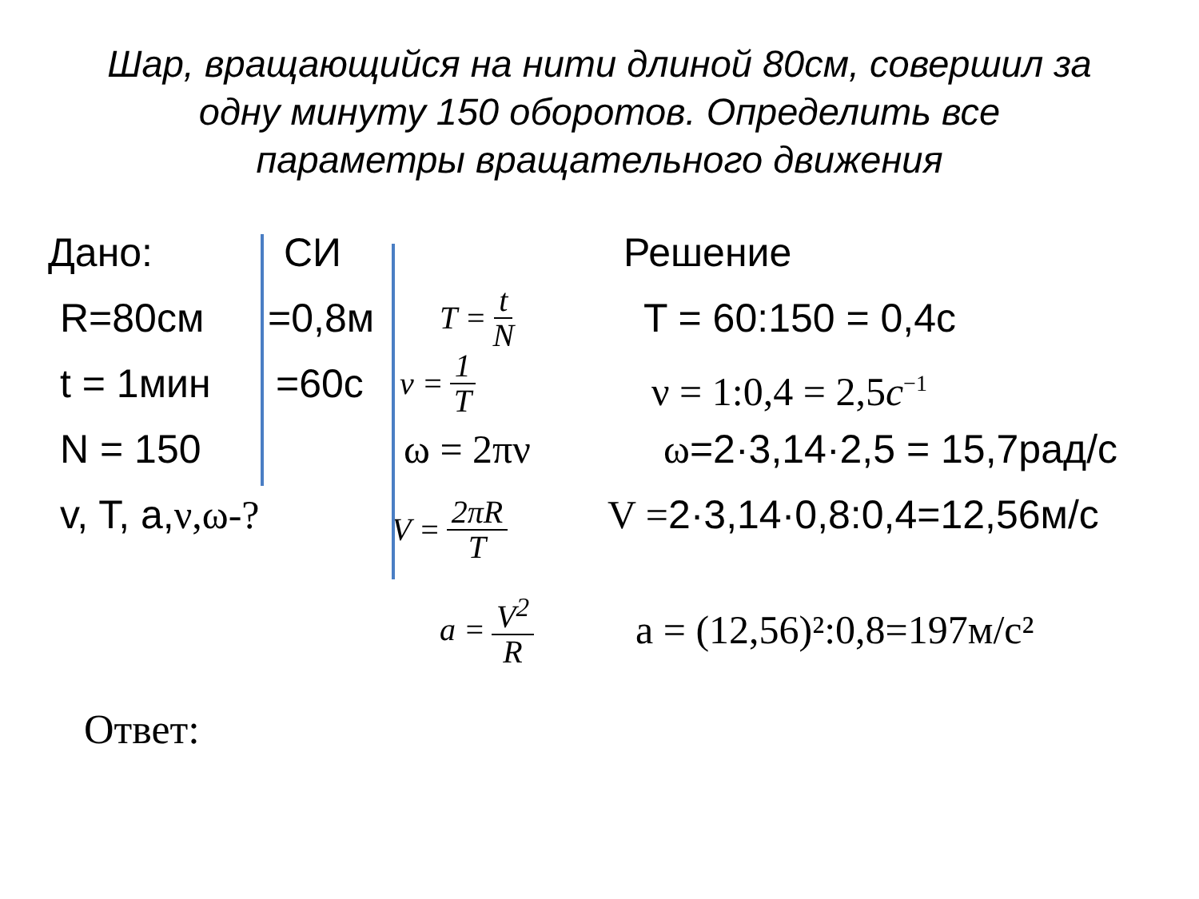Шар, вращающийся на нити длиной 80см, совершил за
одну минуту 150 оборотов. Определить все
параметры вращательного движения
Дано:
СИ
Решение
R=80см
=0,8м
T = t N
T = 60:150 = 0,4с
t = 1мин
=60с
ν = 1 T
ν = 1:0,4 = 2,5с<sup>−1</sup>
N = 150
ω = 2πν
ω=2·3,14·2,5 = 15,7рад/с
v, T, a,ν,ω-?
V = 2πR T
V =2·3,14·0,8:0,4=12,56м/с
a = V<sup>2</sup> R
a = (12,56)²:0,8=197м/с²
Ответ: